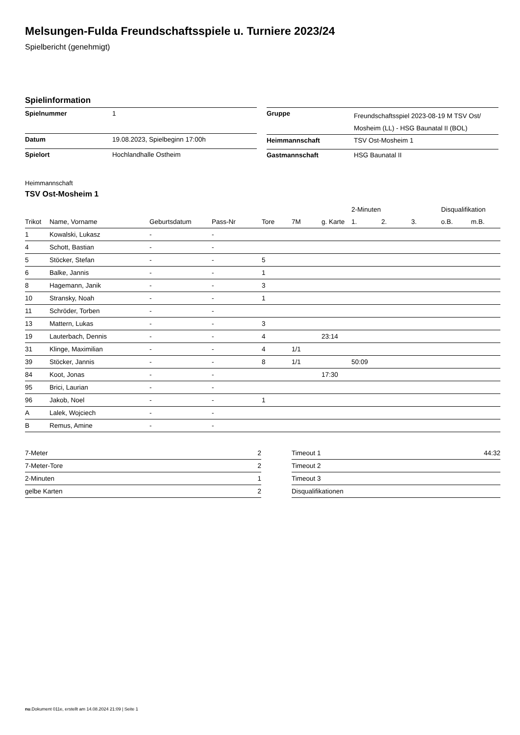Melsungen-Fulda Freundschaftsspiele u. Turniere 2023/24
Spielbericht (genehmigt)
Spielinformation
| Spielnummer | 1 |
| Datum | 19.08.2023, Spielbeginn 17:00h |
| Spielort | Hochlandhalle Ostheim |
| Gruppe | Freundschaftsspiel 2023-08-19 M TSV Ost/ Mosheim (LL) - HSG Baunatal II (BOL) |
| Heimmannschaft | TSV Ost-Mosheim 1 |
| Gastmannschaft | HSG Baunatal II |
Heimmannschaft
TSV Ost-Mosheim 1
| | | | | | | | 2-Minuten | | | Disqualifikation | |
| --- | --- | --- | --- | --- | --- | --- | --- | --- | --- | --- | --- |
| Trikot | Name, Vorname | Geburtsdatum | Pass-Nr | Tore | 7M | g. Karte | 1. | 2. | 3. | o.B. | m.B. |
| 1 | Kowalski, Lukasz | - | - | | | | | | | | |
| 4 | Schott, Bastian | - | - | | | | | | | | |
| 5 | Stöcker, Stefan | - | - | 5 | | | | | | | |
| 6 | Balke, Jannis | - | - | 1 | | | | | | | |
| 8 | Hagemann, Janik | - | - | 3 | | | | | | | |
| 10 | Stransky, Noah | - | - | 1 | | | | | | | |
| 11 | Schröder, Torben | - | - | | | | | | | | |
| 13 | Mattern, Lukas | - | - | 3 | | | | | | | |
| 19 | Lauterbach, Dennis | - | - | 4 | | 23:14 | | | | | |
| 31 | Klinge, Maximilian | - | - | 4 | 1/1 | | | | | | |
| 39 | Stöcker, Jannis | - | - | 8 | 1/1 | | 50:09 | | | | |
| 84 | Koot, Jonas | - | - | | | 17:30 | | | | | |
| 95 | Brici, Laurian | - | - | | | | | | | | |
| 96 | Jakob, Noel | - | - | 1 | | | | | | | |
| A | Lalek, Wojciech | - | - | | | | | | | | |
| B | Remus, Amine | - | - | | | | | | | | |
| 7-Meter | 2 |
| 7-Meter-Tore | 2 |
| 2-Minuten | 1 |
| gelbe Karten | 2 |
| Timeout 1 | 44:32 |
| Timeout 2 | |
| Timeout 3 | |
| Disqualifikationen | |
nu.Dokument 011e, erstellt am 14.08.2024 21:09 | Seite 1